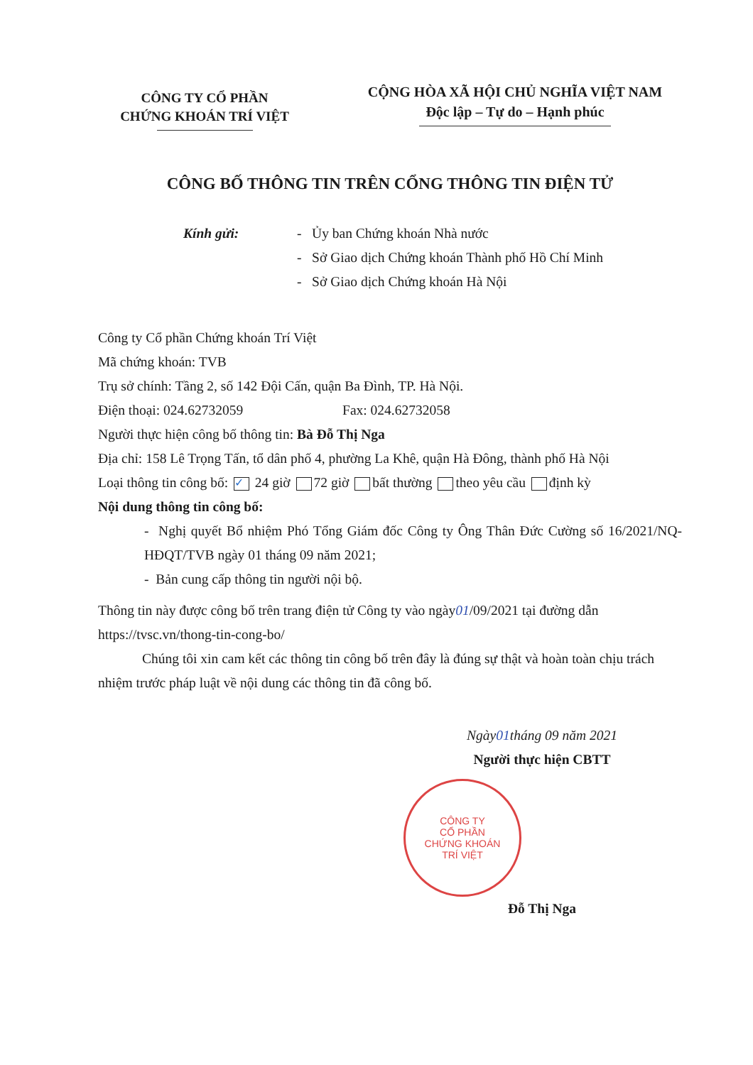CÔNG TY CỔ PHẦN
CHỨNG KHOÁN TRÍ VIỆT
CỘNG HÒA XÃ HỘI CHỦ NGHĨA VIỆT NAM
Độc lập – Tự do – Hạnh phúc
CÔNG BỐ THÔNG TIN TRÊN CỔNG THÔNG TIN ĐIỆN TỬ
Kính gửi: - Ủy ban Chứng khoán Nhà nước
- Sở Giao dịch Chứng khoán Thành phố Hồ Chí Minh
- Sở Giao dịch Chứng khoán Hà Nội
Công ty Cổ phần Chứng khoán Trí Việt
Mã chứng khoán: TVB
Trụ sở chính: Tầng 2, số 142 Đội Cấn, quận Ba Đình, TP. Hà Nội.
Điện thoại: 024.62732059 Fax: 024.62732058
Người thực hiện công bố thông tin: Bà Đỗ Thị Nga
Địa chỉ: 158 Lê Trọng Tấn, tổ dân phố 4, phường La Khê, quận Hà Đông, thành phố Hà Nội
Loại thông tin công bố: ✓ 24 giờ 72 giờ bất thường theo yêu cầu định kỳ
Nội dung thông tin công bố:
- Nghị quyết Bổ nhiệm Phó Tổng Giám đốc Công ty Ông Thân Đức Cường số 16/2021/NQ-HĐQT/TVB ngày 01 tháng 09 năm 2021;
- Bản cung cấp thông tin người nội bộ.
Thông tin này được công bố trên trang điện tử Công ty vào ngày01/09/2021 tại đường dẫn https://tvsc.vn/thong-tin-cong-bo/
Chúng tôi xin cam kết các thông tin công bố trên đây là đúng sự thật và hoàn toàn chịu trách nhiệm trước pháp luật về nội dung các thông tin đã công bố.
Ngày01tháng 09 năm 2021
Người thực hiện CBTT
CÔNG TY
CỔ PHẦN
CHỨNG KHOÁN
TRÍ VIỆT
Đỗ Thị Nga